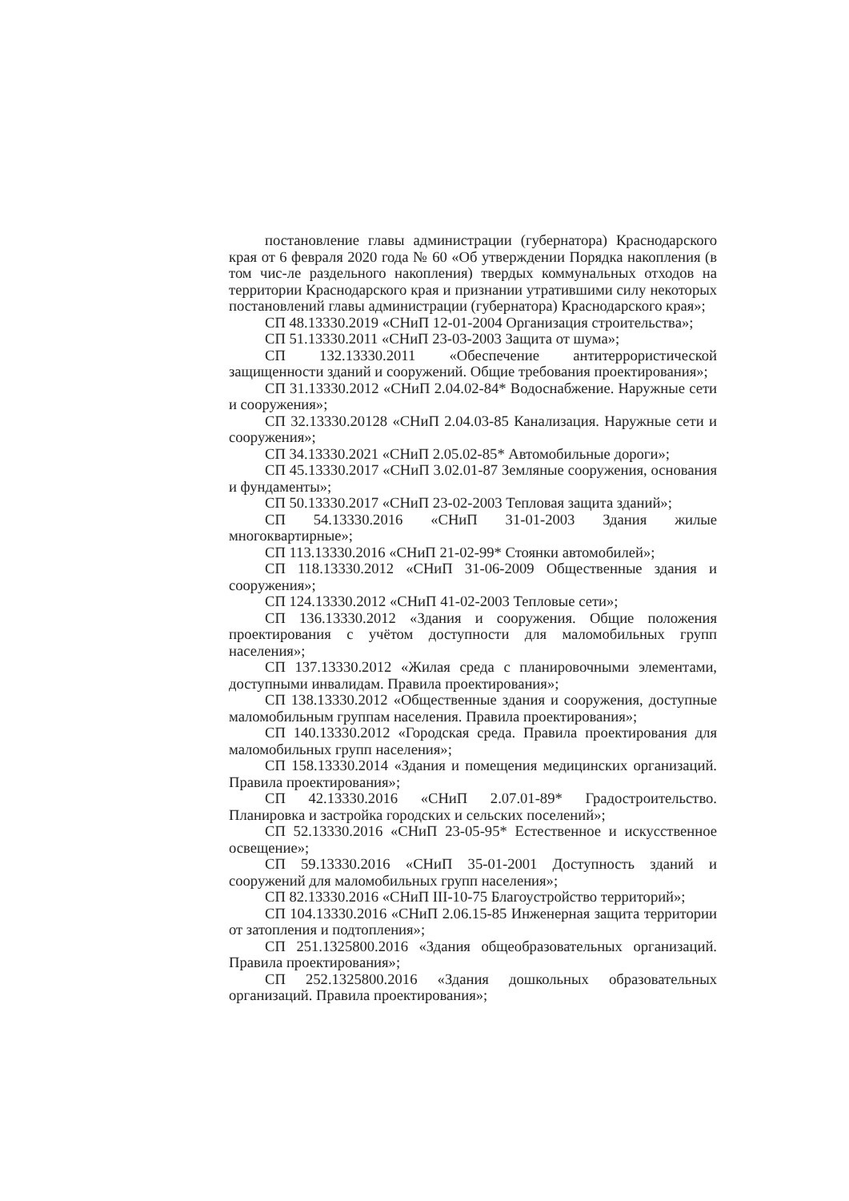постановление главы администрации (губернатора) Краснодарского края от 6 февраля 2020 года № 60 «Об утверждении Порядка накопления (в том чис-ле раздельного накопления) твердых коммунальных отходов на территории Краснодарского края и признании утратившими силу некоторых постановлений главы администрации (губернатора) Краснодарского края»;
СП 48.13330.2019 «СНиП 12-01-2004 Организация строительства»;
СП 51.13330.2011 «СНиП 23-03-2003 Защита от шума»;
СП 132.13330.2011 «Обеспечение антитеррористической защищенности зданий и сооружений. Общие требования проектирования»;
СП 31.13330.2012 «СНиП 2.04.02-84* Водоснабжение. Наружные сети и сооружения»;
СП 32.13330.20128 «СНиП 2.04.03-85 Канализация. Наружные сети и сооружения»;
СП 34.13330.2021 «СНиП 2.05.02-85* Автомобильные дороги»;
СП 45.13330.2017 «СНиП 3.02.01-87 Земляные сооружения, основания и фундаменты»;
СП 50.13330.2017 «СНиП 23-02-2003 Тепловая защита зданий»;
СП 54.13330.2016 «СНиП 31-01-2003 Здания жилые многоквартирные»;
СП 113.13330.2016 «СНиП 21-02-99* Стоянки автомобилей»;
СП 118.13330.2012 «СНиП 31-06-2009 Общественные здания и сооружения»;
СП 124.13330.2012 «СНиП 41-02-2003 Тепловые сети»;
СП 136.13330.2012 «Здания и сооружения. Общие положения проектирования с учётом доступности для маломобильных групп населения»;
СП 137.13330.2012 «Жилая среда с планировочными элементами, доступными инвалидам. Правила проектирования»;
СП 138.13330.2012 «Общественные здания и сооружения, доступные маломобильным группам населения. Правила проектирования»;
СП 140.13330.2012 «Городская среда. Правила проектирования для маломобильных групп населения»;
СП 158.13330.2014 «Здания и помещения медицинских организаций. Правила проектирования»;
СП 42.13330.2016 «СНиП 2.07.01-89* Градостроительство. Планировка и застройка городских и сельских поселений»;
СП 52.13330.2016 «СНиП 23-05-95* Естественное и искусственное освещение»;
СП 59.13330.2016 «СНиП 35-01-2001 Доступность зданий и сооружений для маломобильных групп населения»;
СП 82.13330.2016 «СНиП III-10-75 Благоустройство территорий»;
СП 104.13330.2016 «СНиП 2.06.15-85 Инженерная защита территории от затопления и подтопления»;
СП 251.1325800.2016 «Здания общеобразовательных организаций. Правила проектирования»;
СП 252.1325800.2016 «Здания дошкольных образовательных организаций. Правила проектирования»;